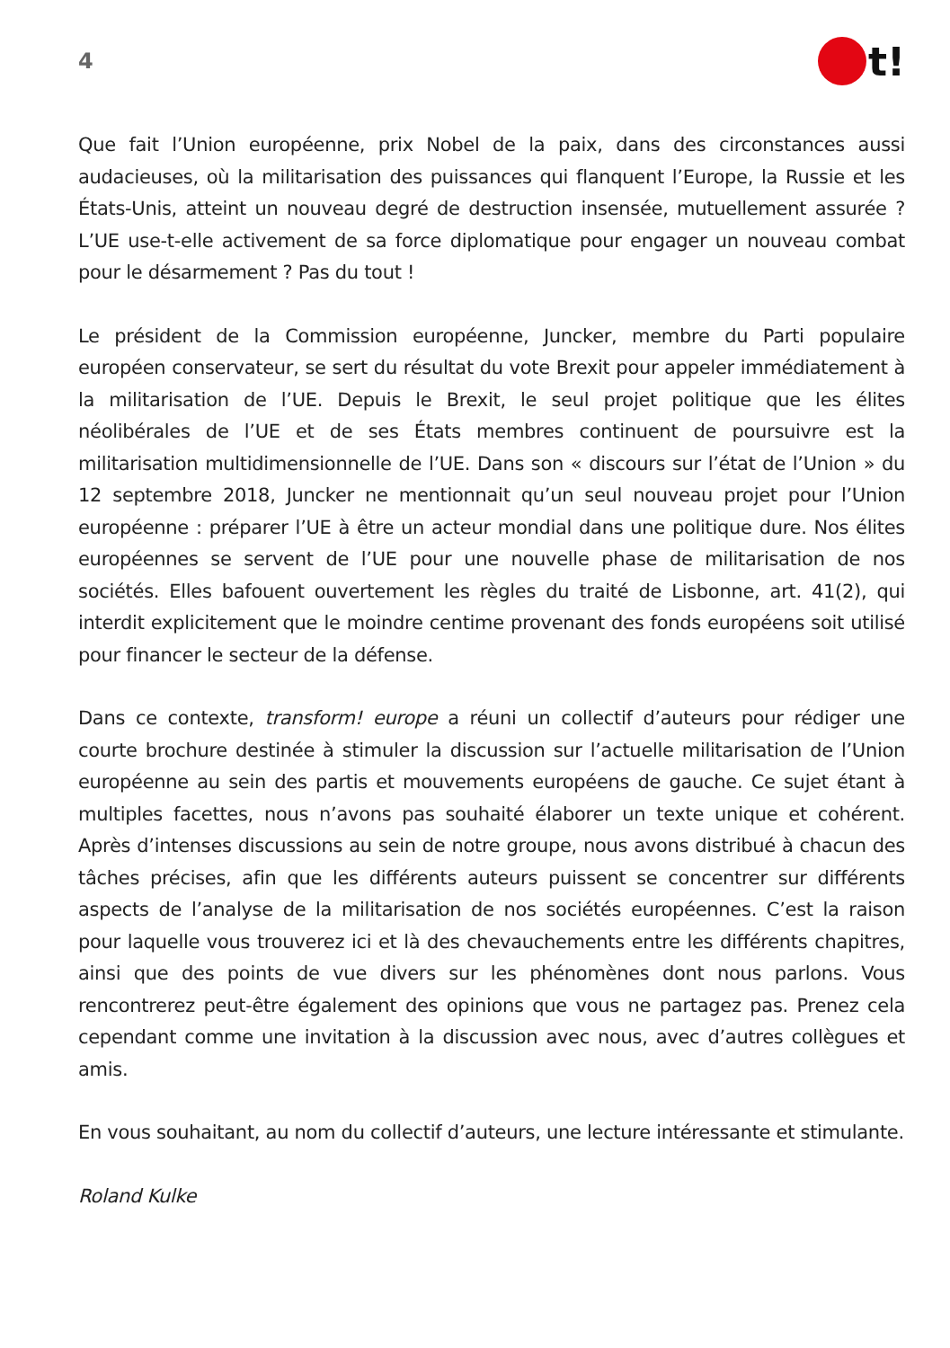4
t!
Que fait l’Union européenne, prix Nobel de la paix, dans des circonstances aussi audacieuses, où la militarisation des puissances qui flanquent l’Europe, la Russie et les États-Unis, atteint un nouveau degré de destruction insensée, mutuellement assurée ? L’UE use-t-elle activement de sa force diplomatique pour engager un nouveau combat pour le désarmement ? Pas du tout !
Le président de la Commission européenne, Juncker, membre du Parti populaire européen conservateur, se sert du résultat du vote Brexit pour appeler immédiatement à la militarisation de l’UE. Depuis le Brexit, le seul projet politique que les élites néolibérales de l’UE et de ses États membres continuent de poursuivre est la militarisation multidimensionnelle de l’UE. Dans son « discours sur l’état de l’Union » du 12 septembre 2018, Juncker ne mentionnait qu’un seul nouveau projet pour l’Union européenne : préparer l’UE à être un acteur mondial dans une politique dure. Nos élites européennes se servent de l’UE pour une nouvelle phase de militarisation de nos sociétés. Elles bafouent ouvertement les règles du traité de Lisbonne, art. 41(2), qui interdit explicitement que le moindre centime provenant des fonds européens soit utilisé pour financer le secteur de la défense.
Dans ce contexte, transform! europe a réuni un collectif d’auteurs pour rédiger une courte brochure destinée à stimuler la discussion sur l’actuelle militarisation de l’Union européenne au sein des partis et mouvements européens de gauche. Ce sujet étant à multiples facettes, nous n’avons pas souhaité élaborer un texte unique et cohérent. Après d’intenses discussions au sein de notre groupe, nous avons distribué à chacun des tâches précises, afin que les différents auteurs puissent se concentrer sur différents aspects de l’analyse de la militarisation de nos sociétés européennes. C’est la raison pour laquelle vous trouverez ici et là des chevauchements entre les différents chapitres, ainsi que des points de vue divers sur les phénomènes dont nous parlons. Vous rencontrerez peut-être également des opinions que vous ne partagez pas. Prenez cela cependant comme une invitation à la discussion avec nous, avec d’autres collègues et amis.
En vous souhaitant, au nom du collectif d’auteurs, une lecture intéressante et stimulante.
Roland Kulke